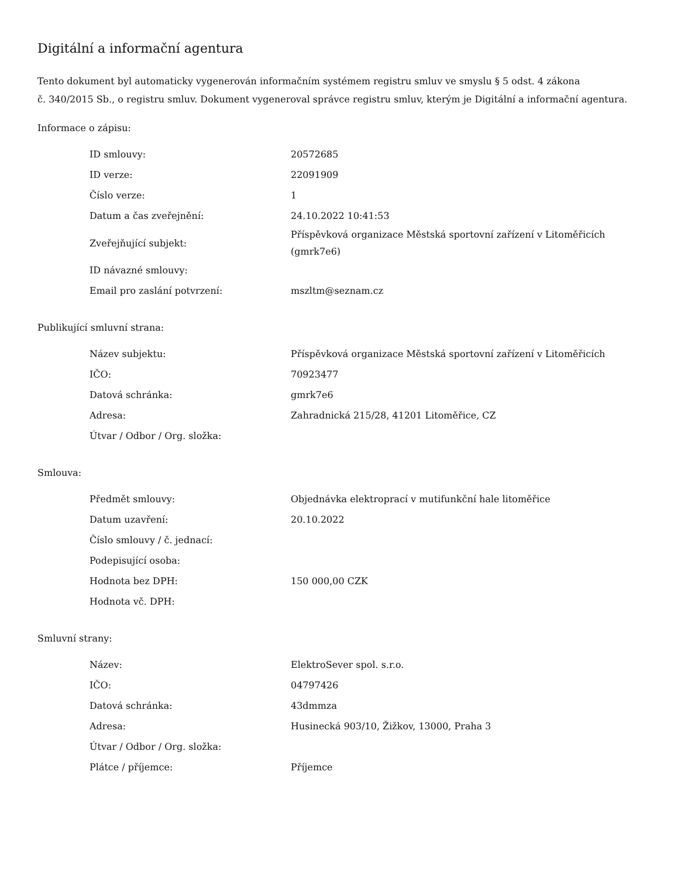Digitální a informační agentura
Tento dokument byl automaticky vygenerován informačním systémem registru smluv ve smyslu § 5 odst. 4 zákona
č. 340/2015 Sb., o registru smluv. Dokument vygeneroval správce registru smluv, kterým je Digitální a informační agentura.
Informace o zápisu:
| ID smlouvy: | 20572685 |
| ID verze: | 22091909 |
| Číslo verze: | 1 |
| Datum a čas zveřejnění: | 24.10.2022 10:41:53 |
| Zveřejňující subjekt: | Příspěvková organizace Městská sportovní zařízení v Litoměřicích (gmrk7e6) |
| ID návazné smlouvy: | |
| Email pro zaslání potvrzení: | mszltm@seznam.cz |
Publikující smluvní strana:
| Název subjektu: | Příspěvková organizace Městská sportovní zařízení v Litoměřicích |
| IČO: | 70923477 |
| Datová schránka: | gmrk7e6 |
| Adresa: | Zahradnická 215/28, 41201 Litoměřice, CZ |
| Útvar / Odbor / Org. složka: | |
Smlouva:
| Předmět smlouvy: | Objednávka elektroprací v mutifunkční hale litoměřice |
| Datum uzavření: | 20.10.2022 |
| Číslo smlouvy / č. jednací: | |
| Podepisující osoba: | |
| Hodnota bez DPH: | 150 000,00 CZK |
| Hodnota vč. DPH: | |
Smluvní strany:
| Název: | ElektroSever spol. s.r.o. |
| IČO: | 04797426 |
| Datová schránka: | 43dmmza |
| Adresa: | Husinecká 903/10, Žižkov, 13000, Praha 3 |
| Útvar / Odbor / Org. složka: | |
| Plátce / příjemce: | Příjemce |